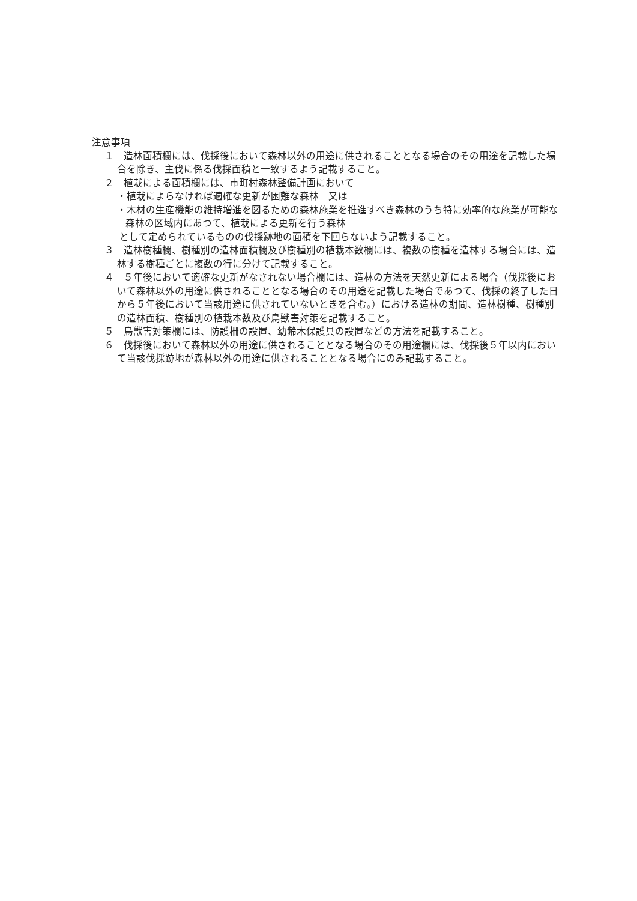注意事項
１　造林面積欄には、伐採後において森林以外の用途に供されることとなる場合のその用途を記載した場合を除き、主伐に係る伐採面積と一致するよう記載すること。
２　植栽による面積欄には、市町村森林整備計画において
・植栽によらなければ適確な更新が困難な森林　又は
・木材の生産機能の維持増進を図るための森林施業を推進すべき森林のうち特に効率的な施業が可能な森林の区域内にあつて、植栽による更新を行う森林
として定められているものの伐採跡地の面積を下回らないよう記載すること。
３　造林樹種欄、樹種別の造林面積欄及び樹種別の植栽本数欄には、複数の樹種を造林する場合には、造林する樹種ごとに複数の行に分けて記載すること。
４　５年後において適確な更新がなされない場合欄には、造林の方法を天然更新による場合（伐採後において森林以外の用途に供されることとなる場合のその用途を記載した場合であつて、伐採の終了した日から５年後において当該用途に供されていないときを含む。）における造林の期間、造林樹種、樹種別の造林面積、樹種別の植栽本数及び鳥獣害対策を記載すること。
５　鳥獣害対策欄には、防護柵の設置、幼齢木保護具の設置などの方法を記載すること。
６　伐採後において森林以外の用途に供されることとなる場合のその用途欄には、伐採後５年以内において当該伐採跡地が森林以外の用途に供されることとなる場合にのみ記載すること。